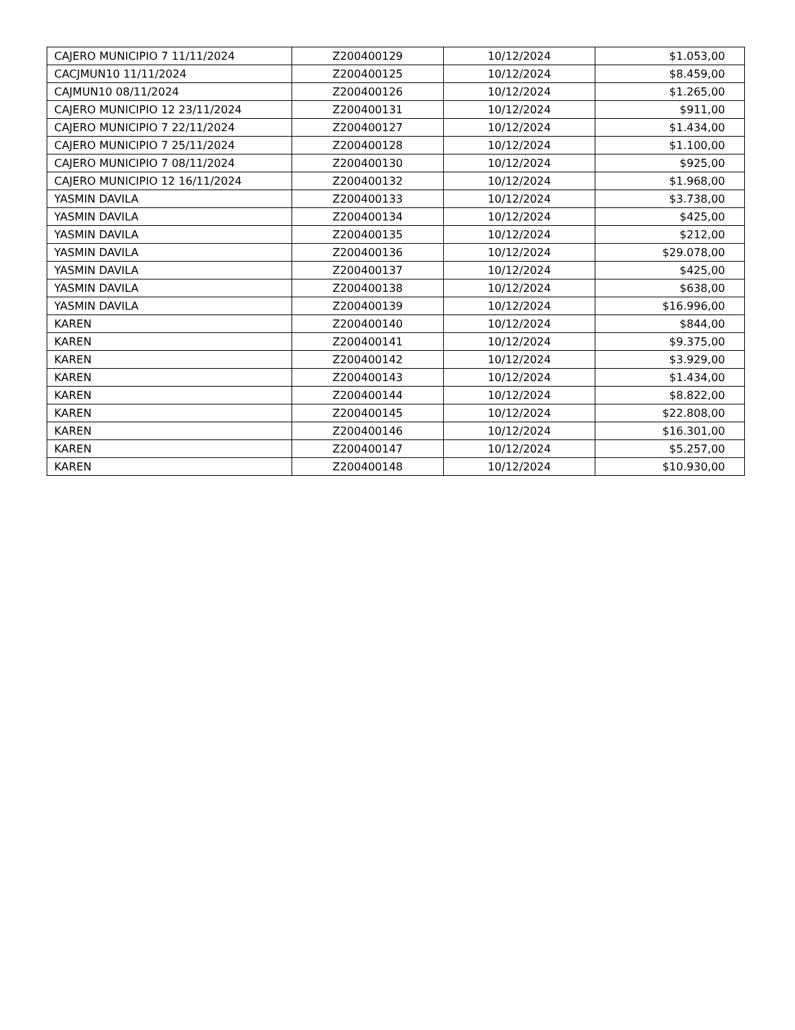| CAJERO MUNICIPIO 7 11/11/2024 | Z200400129 | 10/12/2024 | $1.053,00 |
| CACJMUN10 11/11/2024 | Z200400125 | 10/12/2024 | $8.459,00 |
| CAJMUN10 08/11/2024 | Z200400126 | 10/12/2024 | $1.265,00 |
| CAJERO MUNICIPIO 12 23/11/2024 | Z200400131 | 10/12/2024 | $911,00 |
| CAJERO MUNICIPIO 7 22/11/2024 | Z200400127 | 10/12/2024 | $1.434,00 |
| CAJERO MUNICIPIO 7 25/11/2024 | Z200400128 | 10/12/2024 | $1.100,00 |
| CAJERO MUNICIPIO 7 08/11/2024 | Z200400130 | 10/12/2024 | $925,00 |
| CAJERO MUNICIPIO 12 16/11/2024 | Z200400132 | 10/12/2024 | $1.968,00 |
| YASMIN DAVILA | Z200400133 | 10/12/2024 | $3.738,00 |
| YASMIN DAVILA | Z200400134 | 10/12/2024 | $425,00 |
| YASMIN DAVILA | Z200400135 | 10/12/2024 | $212,00 |
| YASMIN DAVILA | Z200400136 | 10/12/2024 | $29.078,00 |
| YASMIN DAVILA | Z200400137 | 10/12/2024 | $425,00 |
| YASMIN DAVILA | Z200400138 | 10/12/2024 | $638,00 |
| YASMIN DAVILA | Z200400139 | 10/12/2024 | $16.996,00 |
| KAREN | Z200400140 | 10/12/2024 | $844,00 |
| KAREN | Z200400141 | 10/12/2024 | $9.375,00 |
| KAREN | Z200400142 | 10/12/2024 | $3.929,00 |
| KAREN | Z200400143 | 10/12/2024 | $1.434,00 |
| KAREN | Z200400144 | 10/12/2024 | $8.822,00 |
| KAREN | Z200400145 | 10/12/2024 | $22.808,00 |
| KAREN | Z200400146 | 10/12/2024 | $16.301,00 |
| KAREN | Z200400147 | 10/12/2024 | $5.257,00 |
| KAREN | Z200400148 | 10/12/2024 | $10.930,00 |